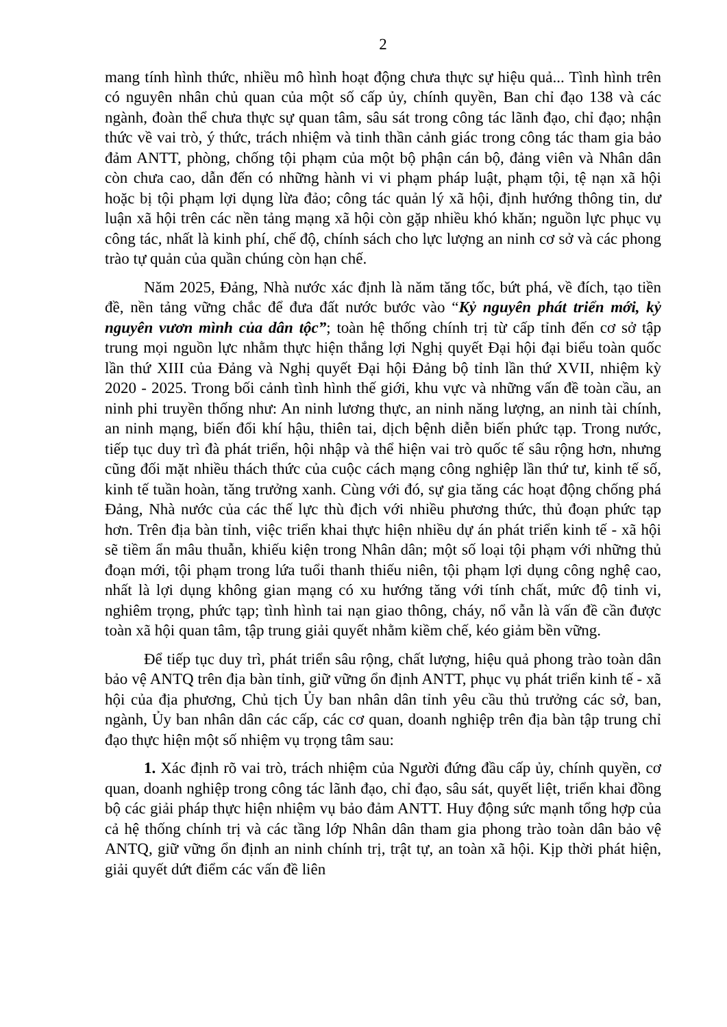2
mang tính hình thức, nhiều mô hình hoạt động chưa thực sự hiệu quả... Tình hình trên có nguyên nhân chủ quan của một số cấp ủy, chính quyền, Ban chỉ đạo 138 và các ngành, đoàn thể chưa thực sự quan tâm, sâu sát trong công tác lãnh đạo, chỉ đạo; nhận thức về vai trò, ý thức, trách nhiệm và tinh thần cảnh giác trong công tác tham gia bảo đảm ANTT, phòng, chống tội phạm của một bộ phận cán bộ, đảng viên và Nhân dân còn chưa cao, dẫn đến có những hành vi vi phạm pháp luật, phạm tội, tệ nạn xã hội hoặc bị tội phạm lợi dụng lừa đảo; công tác quản lý xã hội, định hướng thông tin, dư luận xã hội trên các nền tảng mạng xã hội còn gặp nhiều khó khăn; nguồn lực phục vụ công tác, nhất là kinh phí, chế độ, chính sách cho lực lượng an ninh cơ sở và các phong trào tự quản của quần chúng còn hạn chế.
Năm 2025, Đảng, Nhà nước xác định là năm tăng tốc, bứt phá, về đích, tạo tiền đề, nền tảng vững chắc để đưa đất nước bước vào “Kỷ nguyên phát triển mới, kỷ nguyên vươn mình của dân tộc”; toàn hệ thống chính trị từ cấp tỉnh đến cơ sở tập trung mọi nguồn lực nhằm thực hiện thắng lợi Nghị quyết Đại hội đại biểu toàn quốc lần thứ XIII của Đảng và Nghị quyết Đại hội Đảng bộ tỉnh lần thứ XVII, nhiệm kỳ 2020 - 2025. Trong bối cảnh tình hình thế giới, khu vực và những vấn đề toàn cầu, an ninh phi truyền thống như: An ninh lương thực, an ninh năng lượng, an ninh tài chính, an ninh mạng, biến đổi khí hậu, thiên tai, dịch bệnh diễn biến phức tạp. Trong nước, tiếp tục duy trì đà phát triển, hội nhập và thể hiện vai trò quốc tế sâu rộng hơn, nhưng cũng đối mặt nhiều thách thức của cuộc cách mạng công nghiệp lần thứ tư, kinh tế số, kinh tế tuần hoàn, tăng trưởng xanh. Cùng với đó, sự gia tăng các hoạt động chống phá Đảng, Nhà nước của các thế lực thù địch với nhiều phương thức, thủ đoạn phức tạp hơn. Trên địa bàn tỉnh, việc triển khai thực hiện nhiều dự án phát triển kinh tế - xã hội sẽ tiềm ẩn mâu thuẫn, khiếu kiện trong Nhân dân; một số loại tội phạm với những thủ đoạn mới, tội phạm trong lứa tuổi thanh thiếu niên, tội phạm lợi dụng công nghệ cao, nhất là lợi dụng không gian mạng có xu hướng tăng với tính chất, mức độ tinh vi, nghiêm trọng, phức tạp; tình hình tai nạn giao thông, cháy, nổ vẫn là vấn đề cần được toàn xã hội quan tâm, tập trung giải quyết nhằm kiềm chế, kéo giảm bền vững.
Để tiếp tục duy trì, phát triển sâu rộng, chất lượng, hiệu quả phong trào toàn dân bảo vệ ANTQ trên địa bàn tỉnh, giữ vững ổn định ANTT, phục vụ phát triển kinh tế - xã hội của địa phương, Chủ tịch Ủy ban nhân dân tỉnh yêu cầu thủ trưởng các sở, ban, ngành, Ủy ban nhân dân các cấp, các cơ quan, doanh nghiệp trên địa bàn tập trung chỉ đạo thực hiện một số nhiệm vụ trọng tâm sau:
1. Xác định rõ vai trò, trách nhiệm của Người đứng đầu cấp ủy, chính quyền, cơ quan, doanh nghiệp trong công tác lãnh đạo, chỉ đạo, sâu sát, quyết liệt, triển khai đồng bộ các giải pháp thực hiện nhiệm vụ bảo đảm ANTT. Huy động sức mạnh tổng hợp của cả hệ thống chính trị và các tầng lớp Nhân dân tham gia phong trào toàn dân bảo vệ ANTQ, giữ vững ổn định an ninh chính trị, trật tự, an toàn xã hội. Kịp thời phát hiện, giải quyết dứt điểm các vấn đề liên